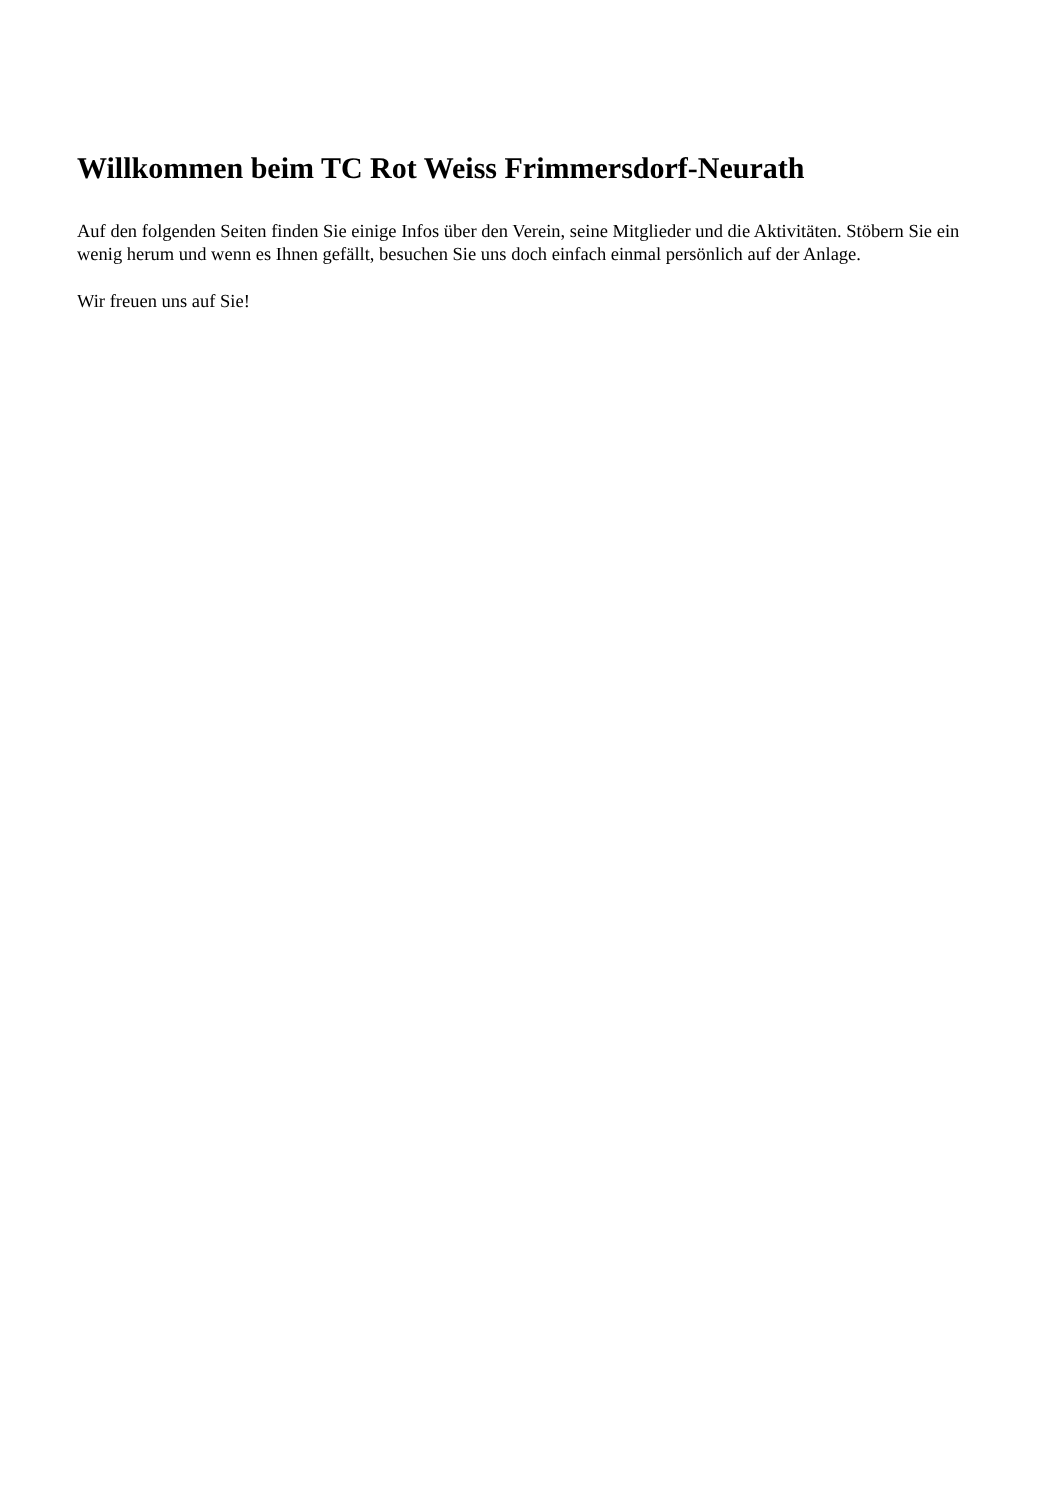Willkommen beim TC Rot Weiss Frimmersdorf-Neurath
Auf den folgenden Seiten finden Sie einige Infos über den Verein, seine Mitglieder und die Aktivitäten. Stöbern Sie ein wenig herum und wenn es Ihnen gefällt, besuchen Sie uns doch einfach einmal persönlich auf der Anlage.
Wir freuen uns auf Sie!